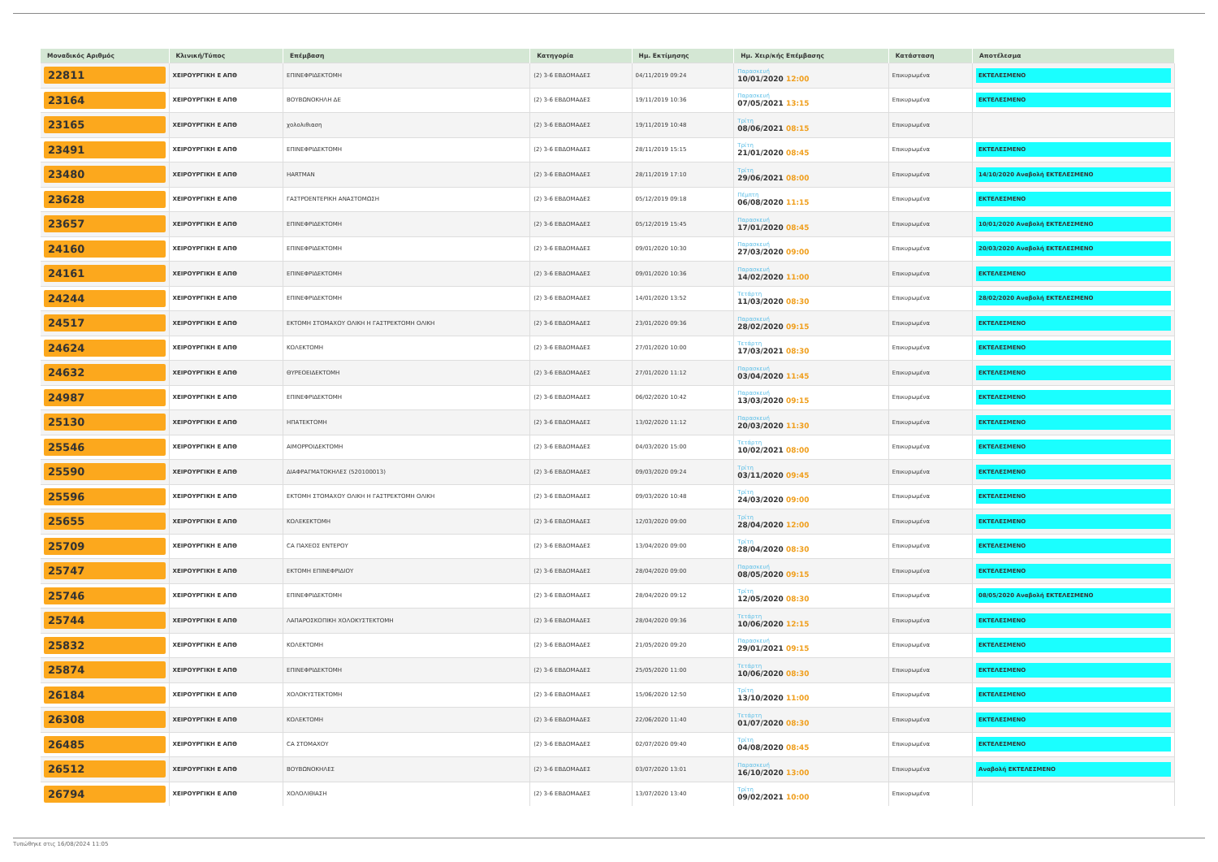| Μοναδικός Αριθμός | Κλινική/Τύπος | Επέμβαση | Κατηγορία | Ημ. Εκτίμησης | Ημ. Χειρ/κής Επέμβασης | Κατάσταση | Αποτέλεσμα |
| --- | --- | --- | --- | --- | --- | --- | --- |
| 22811 | ΧΕΙΡΟΥΡΓΙΚΗ Ε ΑΠΘ | ΕΠΙΝΕΦΡΙΔΕΚΤΟΜΗ | (2) 3-6 ΕΒΔΟΜΑΔΕΣ | 04/11/2019 09:24 | Παρασκευή 10/01/2020 12:00 | Επικυρωμένα | ΕΚΤΕΛΕΣΜΕΝΟ |
| 23164 | ΧΕΙΡΟΥΡΓΙΚΗ Ε ΑΠΘ | ΒΟΥΒΩΝΟΚΗΛΗ ΔΕ | (2) 3-6 ΕΒΔΟΜΑΔΕΣ | 19/11/2019 10:36 | Παρασκευή 07/05/2021 13:15 | Επικυρωμένα | ΕΚΤΕΛΕΣΜΕΝΟ |
| 23165 | ΧΕΙΡΟΥΡΓΙΚΗ Ε ΑΠΘ | χολολιθιαση | (2) 3-6 ΕΒΔΟΜΑΔΕΣ | 19/11/2019 10:48 | Τρίτη 08/06/2021 08:15 | Επικυρωμένα | |
| 23491 | ΧΕΙΡΟΥΡΓΙΚΗ Ε ΑΠΘ | ΕΠΙΝΕΦΡΙΔΕΚΤΟΜΗ | (2) 3-6 ΕΒΔΟΜΑΔΕΣ | 28/11/2019 15:15 | Τρίτη 21/01/2020 08:45 | Επικυρωμένα | ΕΚΤΕΛΕΣΜΕΝΟ |
| 23480 | ΧΕΙΡΟΥΡΓΙΚΗ Ε ΑΠΘ | HARTMAN | (2) 3-6 ΕΒΔΟΜΑΔΕΣ | 28/11/2019 17:10 | Τρίτη 29/06/2021 08:00 | Επικυρωμένα | 14/10/2020 Αναβολή ΕΚΤΕΛΕΣΜΕΝΟ |
| 23628 | ΧΕΙΡΟΥΡΓΙΚΗ Ε ΑΠΘ | ΓΑΣΤΡΟΕΝΤΕΡΙΚΗ ΑΝΑΣΤΟΜΩΣΗ | (2) 3-6 ΕΒΔΟΜΑΔΕΣ | 05/12/2019 09:18 | Πέμπτη 06/08/2020 11:15 | Επικυρωμένα | ΕΚΤΕΛΕΣΜΕΝΟ |
| 23657 | ΧΕΙΡΟΥΡΓΙΚΗ Ε ΑΠΘ | ΕΠΙΝΕΦΡΙΔΕΚΤΟΜΗ | (2) 3-6 ΕΒΔΟΜΑΔΕΣ | 05/12/2019 15:45 | Παρασκευή 17/01/2020 08:45 | Επικυρωμένα | 10/01/2020 Αναβολή ΕΚΤΕΛΕΣΜΕΝΟ |
| 24160 | ΧΕΙΡΟΥΡΓΙΚΗ Ε ΑΠΘ | ΕΠΙΝΕΦΡΙΔΕΚΤΟΜΗ | (2) 3-6 ΕΒΔΟΜΑΔΕΣ | 09/01/2020 10:30 | Παρασκευή 27/03/2020 09:00 | Επικυρωμένα | 20/03/2020 Αναβολή ΕΚΤΕΛΕΣΜΕΝΟ |
| 24161 | ΧΕΙΡΟΥΡΓΙΚΗ Ε ΑΠΘ | ΕΠΙΝΕΦΡΙΔΕΚΤΟΜΗ | (2) 3-6 ΕΒΔΟΜΑΔΕΣ | 09/01/2020 10:36 | Παρασκευή 14/02/2020 11:00 | Επικυρωμένα | ΕΚΤΕΛΕΣΜΕΝΟ |
| 24244 | ΧΕΙΡΟΥΡΓΙΚΗ Ε ΑΠΘ | ΕΠΙΝΕΦΡΙΔΕΚΤΟΜΗ | (2) 3-6 ΕΒΔΟΜΑΔΕΣ | 14/01/2020 13:52 | Τετάρτη 11/03/2020 08:30 | Επικυρωμένα | 28/02/2020 Αναβολή ΕΚΤΕΛΕΣΜΕΝΟ |
| 24517 | ΧΕΙΡΟΥΡΓΙΚΗ Ε ΑΠΘ | ΕΚΤΟΜΗ ΣΤΟΜΑΧΟΥ ΟΛΙΚΗ Η ΓΑΣΤΡΕΚΤΟΜΗ ΟΛΙΚΗ | (2) 3-6 ΕΒΔΟΜΑΔΕΣ | 23/01/2020 09:36 | Παρασκευή 28/02/2020 09:15 | Επικυρωμένα | ΕΚΤΕΛΕΣΜΕΝΟ |
| 24624 | ΧΕΙΡΟΥΡΓΙΚΗ Ε ΑΠΘ | ΚΟΛΕΚΤΟΜΗ | (2) 3-6 ΕΒΔΟΜΑΔΕΣ | 27/01/2020 10:00 | Τετάρτη 17/03/2021 08:30 | Επικυρωμένα | ΕΚΤΕΛΕΣΜΕΝΟ |
| 24632 | ΧΕΙΡΟΥΡΓΙΚΗ Ε ΑΠΘ | ΘΥΡΕΟΕΙΔΕΚΤΟΜΗ | (2) 3-6 ΕΒΔΟΜΑΔΕΣ | 27/01/2020 11:12 | Παρασκευή 03/04/2020 11:45 | Επικυρωμένα | ΕΚΤΕΛΕΣΜΕΝΟ |
| 24987 | ΧΕΙΡΟΥΡΓΙΚΗ Ε ΑΠΘ | ΕΠΙΝΕΦΡΙΔΕΚΤΟΜΗ | (2) 3-6 ΕΒΔΟΜΑΔΕΣ | 06/02/2020 10:42 | Παρασκευή 13/03/2020 09:15 | Επικυρωμένα | ΕΚΤΕΛΕΣΜΕΝΟ |
| 25130 | ΧΕΙΡΟΥΡΓΙΚΗ Ε ΑΠΘ | ΗΠΑΤΕΚΤΟΜΗ | (2) 3-6 ΕΒΔΟΜΑΔΕΣ | 13/02/2020 11:12 | Παρασκευή 20/03/2020 11:30 | Επικυρωμένα | ΕΚΤΕΛΕΣΜΕΝΟ |
| 25546 | ΧΕΙΡΟΥΡΓΙΚΗ Ε ΑΠΘ | ΑΙΜΟΡΡΟΙΔΕΚΤΟΜΗ | (2) 3-6 ΕΒΔΟΜΑΔΕΣ | 04/03/2020 15:00 | Τετάρτη 10/02/2021 08:00 | Επικυρωμένα | ΕΚΤΕΛΕΣΜΕΝΟ |
| 25590 | ΧΕΙΡΟΥΡΓΙΚΗ Ε ΑΠΘ | ΔΙΑΦΡΑΓΜΑΤΟΚΗΛΕΣ (520100013) | (2) 3-6 ΕΒΔΟΜΑΔΕΣ | 09/03/2020 09:24 | Τρίτη 03/11/2020 09:45 | Επικυρωμένα | ΕΚΤΕΛΕΣΜΕΝΟ |
| 25596 | ΧΕΙΡΟΥΡΓΙΚΗ Ε ΑΠΘ | ΕΚΤΟΜΗ ΣΤΟΜΑΧΟΥ ΟΛΙΚΗ Η ΓΑΣΤΡΕΚΤΟΜΗ ΟΛΙΚΗ | (2) 3-6 ΕΒΔΟΜΑΔΕΣ | 09/03/2020 10:48 | Τρίτη 24/03/2020 09:00 | Επικυρωμένα | ΕΚΤΕΛΕΣΜΕΝΟ |
| 25655 | ΧΕΙΡΟΥΡΓΙΚΗ Ε ΑΠΘ | ΚΟΛΕΚΕΚΤΟΜΗ | (2) 3-6 ΕΒΔΟΜΑΔΕΣ | 12/03/2020 09:00 | Τρίτη 28/04/2020 12:00 | Επικυρωμένα | ΕΚΤΕΛΕΣΜΕΝΟ |
| 25709 | ΧΕΙΡΟΥΡΓΙΚΗ Ε ΑΠΘ | CA ΠΑΧΕΟΣ ΕΝΤΕΡΟΥ | (2) 3-6 ΕΒΔΟΜΑΔΕΣ | 13/04/2020 09:00 | Τρίτη 28/04/2020 08:30 | Επικυρωμένα | ΕΚΤΕΛΕΣΜΕΝΟ |
| 25747 | ΧΕΙΡΟΥΡΓΙΚΗ Ε ΑΠΘ | ΕΚΤΟΜΗ ΕΠΙΝΕΦΡΙΔΙΟΥ | (2) 3-6 ΕΒΔΟΜΑΔΕΣ | 28/04/2020 09:00 | Παρασκευή 08/05/2020 09:15 | Επικυρωμένα | ΕΚΤΕΛΕΣΜΕΝΟ |
| 25746 | ΧΕΙΡΟΥΡΓΙΚΗ Ε ΑΠΘ | ΕΠΙΝΕΦΡΙΔΕΚΤΟΜΗ | (2) 3-6 ΕΒΔΟΜΑΔΕΣ | 28/04/2020 09:12 | Τρίτη 12/05/2020 08:30 | Επικυρωμένα | 08/05/2020 Αναβολή ΕΚΤΕΛΕΣΜΕΝΟ |
| 25744 | ΧΕΙΡΟΥΡΓΙΚΗ Ε ΑΠΘ | ΛΑΠΑΡΟΣΚΟΠΙΚΗ ΧΟΛΟΚΥΣΤΕΚΤΟΜΗ | (2) 3-6 ΕΒΔΟΜΑΔΕΣ | 28/04/2020 09:36 | Τετάρτη 10/06/2020 12:15 | Επικυρωμένα | ΕΚΤΕΛΕΣΜΕΝΟ |
| 25832 | ΧΕΙΡΟΥΡΓΙΚΗ Ε ΑΠΘ | ΚΟΛΕΚΤΟΜΗ | (2) 3-6 ΕΒΔΟΜΑΔΕΣ | 21/05/2020 09:20 | Παρασκευή 29/01/2021 09:15 | Επικυρωμένα | ΕΚΤΕΛΕΣΜΕΝΟ |
| 25874 | ΧΕΙΡΟΥΡΓΙΚΗ Ε ΑΠΘ | ΕΠΙΝΕΦΡΙΔΕΚΤΟΜΗ | (2) 3-6 ΕΒΔΟΜΑΔΕΣ | 25/05/2020 11:00 | Τετάρτη 10/06/2020 08:30 | Επικυρωμένα | ΕΚΤΕΛΕΣΜΕΝΟ |
| 26184 | ΧΕΙΡΟΥΡΓΙΚΗ Ε ΑΠΘ | ΧΟΛΟΚΥΣΤΕΚΤΟΜΗ | (2) 3-6 ΕΒΔΟΜΑΔΕΣ | 15/06/2020 12:50 | Τρίτη 13/10/2020 11:00 | Επικυρωμένα | ΕΚΤΕΛΕΣΜΕΝΟ |
| 26308 | ΧΕΙΡΟΥΡΓΙΚΗ Ε ΑΠΘ | ΚΟΛΕΚΤΟΜΗ | (2) 3-6 ΕΒΔΟΜΑΔΕΣ | 22/06/2020 11:40 | Τετάρτη 01/07/2020 08:30 | Επικυρωμένα | ΕΚΤΕΛΕΣΜΕΝΟ |
| 26485 | ΧΕΙΡΟΥΡΓΙΚΗ Ε ΑΠΘ | CA ΣΤΟΜΑΧΟΥ | (2) 3-6 ΕΒΔΟΜΑΔΕΣ | 02/07/2020 09:40 | Τρίτη 04/08/2020 08:45 | Επικυρωμένα | ΕΚΤΕΛΕΣΜΕΝΟ |
| 26512 | ΧΕΙΡΟΥΡΓΙΚΗ Ε ΑΠΘ | ΒΟΥΒΩΝΟΚΗΛΕΣ | (2) 3-6 ΕΒΔΟΜΑΔΕΣ | 03/07/2020 13:01 | Παρασκευή 16/10/2020 13:00 | Επικυρωμένα | Αναβολή ΕΚΤΕΛΕΣΜΕΝΟ |
| 26794 | ΧΕΙΡΟΥΡΓΙΚΗ Ε ΑΠΘ | ΧΟΛΟΛΙΘΙΑΣΗ | (2) 3-6 ΕΒΔΟΜΑΔΕΣ | 13/07/2020 13:40 | Τρίτη 09/02/2021 10:00 | Επικυρωμένα | |
Τυπώθηκε στις 16/08/2024 11:05